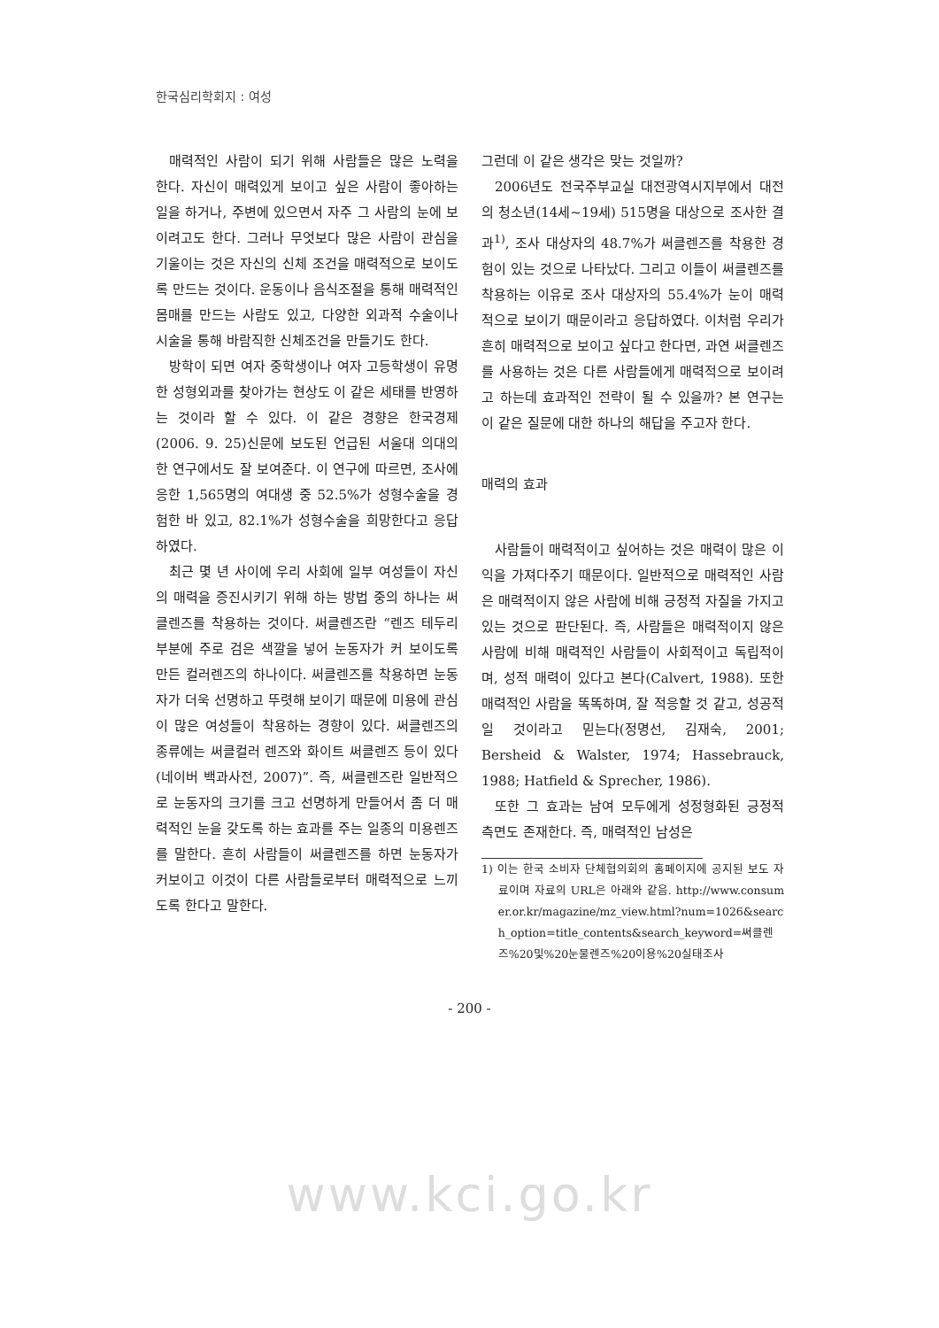한국심리학회지 : 여성
매력적인 사람이 되기 위해 사람들은 많은 노력을 한다. 자신이 매력있게 보이고 싶은 사람이 좋아하는 일을 하거나, 주변에 있으면서 자주 그 사람의 눈에 보이려고도 한다. 그러나 무엇보다 많은 사람이 관심을 기울이는 것은 자신의 신체 조건을 매력적으로 보이도록 만드는 것이다. 운동이나 음식조절을 통해 매력적인 몸매를 만드는 사람도 있고, 다양한 외과적 수술이나 시술을 통해 바람직한 신체조건을 만들기도 한다.
방학이 되면 여자 중학생이나 여자 고등학생이 유명한 성형외과를 찾아가는 현상도 이 같은 세태를 반영하는 것이라 할 수 있다. 이 같은 경향은 한국경제(2006. 9. 25)신문에 보도된 언급된 서울대 의대의 한 연구에서도 잘 보여준다. 이 연구에 따르면, 조사에 응한 1,565명의 여대생 중 52.5%가 성형수술을 경험한 바 있고, 82.1%가 성형수술을 희망한다고 응답하였다.
최근 몇 년 사이에 우리 사회에 일부 여성들이 자신의 매력을 증진시키기 위해 하는 방법 중의 하나는 써클렌즈를 착용하는 것이다. 써클렌즈란 “렌즈 테두리 부분에 주로 검은 색깔을 넣어 눈동자가 커 보이도록 만든 컬러렌즈의 하나이다. 써클렌즈를 착용하면 눈동자가 더욱 선명하고 뚜렷해 보이기 때문에 미용에 관심이 많은 여성들이 착용하는 경향이 있다. 써클렌즈의 종류에는 써클컬러 렌즈와 화이트 써클렌즈 등이 있다(네이버 백과사전, 2007)”. 즉, 써클렌즈란 일반적으로 눈동자의 크기를 크고 선명하게 만들어서 좀 더 매력적인 눈을 갖도록 하는 효과를 주는 일종의 미용렌즈를 말한다. 흔히 사람들이 써클렌즈를 하면 눈동자가 커보이고 이것이 다른 사람들로부터 매력적으로 느끼도록 한다고 말한다.
그런데 이 같은 생각은 맞는 것일까?
2006년도 전국주부교실 대전광역시지부에서 대전의 청소년(14세~19세) 515명을 대상으로 조사한 결과<sup>1)</sup>, 조사 대상자의 48.7%가 써클렌즈를 착용한 경험이 있는 것으로 나타났다. 그리고 이들이 써클렌즈를 착용하는 이유로 조사 대상자의 55.4%가 눈이 매력적으로 보이기 때문이라고 응답하였다. 이처럼 우리가 흔히 매력적으로 보이고 싶다고 한다면, 과연 써클렌즈를 사용하는 것은 다른 사람들에게 매력적으로 보이려고 하는데 효과적인 전략이 될 수 있을까? 본 연구는 이 같은 질문에 대한 하나의 해답을 주고자 한다.
매력의 효과
사람들이 매력적이고 싶어하는 것은 매력이 많은 이익을 가져다주기 때문이다. 일반적으로 매력적인 사람은 매력적이지 않은 사람에 비해 긍정적 자질을 가지고 있는 것으로 판단된다. 즉, 사람들은 매력적이지 않은 사람에 비해 매력적인 사람들이 사회적이고 독립적이며, 성적 매력이 있다고 본다(Calvert, 1988). 또한 매력적인 사람을 똑똑하며, 잘 적응할 것 같고, 성공적일 것이라고 믿는다(정명선, 김재숙, 2001; Bersheid & Walster, 1974; Hassebrauck, 1988; Hatfield & Sprecher, 1986).
또한 그 효과는 남여 모두에게 성정형화된 긍정적 측면도 존재한다. 즉, 매력적인 남성은
1) 이는 한국 소비자 단체협의회의 홈페이지에 공지된 보도 자료이며 자료의 URL은 아래와 같음. http://www.consumer.or.kr/magazine/mz_view.html?num=1026&search_option=title_contents&search_keyword=써클렌즈%20및%20눈물렌즈%20이용%20실태조사
- 200 -
www.kci.go.kr